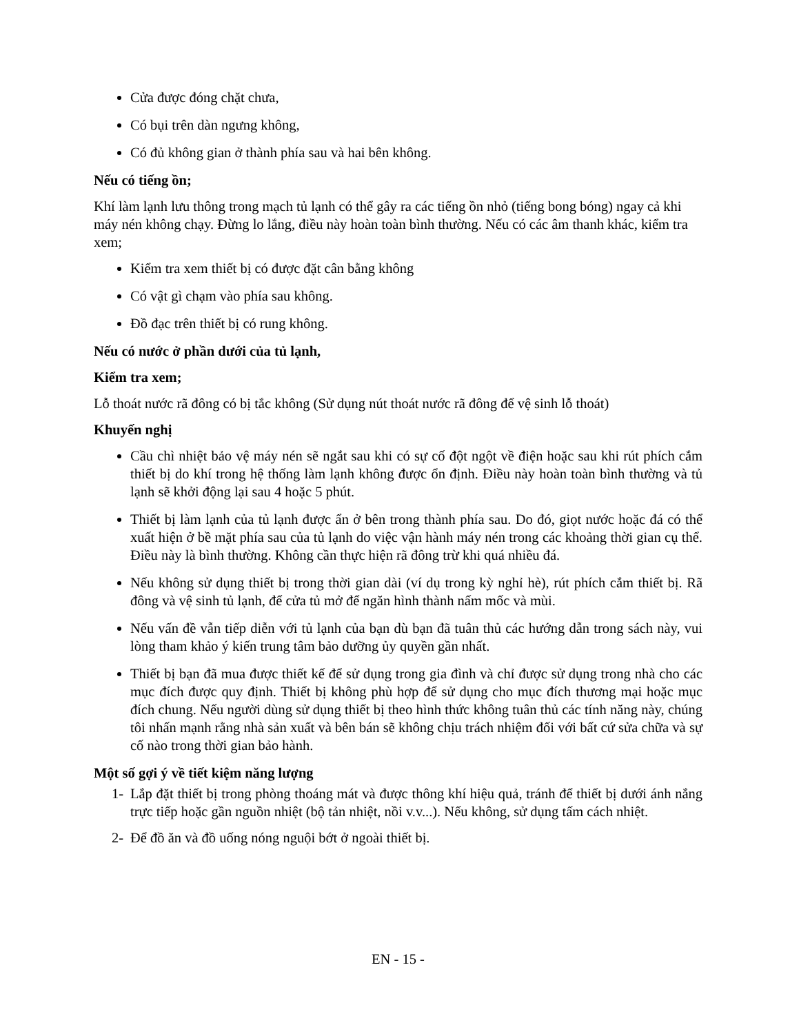Cửa được đóng chặt chưa,
Có bụi trên dàn ngưng không,
Có đủ không gian ở thành phía sau và hai bên không.
Nếu có tiếng ồn;
Khí làm lạnh lưu thông trong mạch tủ lạnh có thể gây ra các tiếng ồn nhỏ (tiếng bong bóng) ngay cả khi máy nén không chạy. Đừng lo lắng, điều này hoàn toàn bình thường. Nếu có các âm thanh khác, kiểm tra xem;
Kiểm tra xem thiết bị có được đặt cân bằng không
Có vật gì chạm vào phía sau không.
Đồ đạc trên thiết bị có rung không.
Nếu có nước ở phần dưới của tủ lạnh,
Kiểm tra xem;
Lỗ thoát nước rã đông có bị tắc không (Sử dụng nút thoát nước rã đông để vệ sinh lỗ thoát)
Khuyến nghị
Cầu chì nhiệt bảo vệ máy nén sẽ ngắt sau khi có sự cố đột ngột về điện hoặc sau khi rút phích cắm thiết bị do khí trong hệ thống làm lạnh không được ổn định. Điều này hoàn toàn bình thường và tủ lạnh sẽ khởi động lại sau 4 hoặc 5 phút.
Thiết bị làm lạnh của tủ lạnh được ẩn ở bên trong thành phía sau. Do đó, giọt nước hoặc đá có thể xuất hiện ở bề mặt phía sau của tủ lạnh do việc vận hành máy nén trong các khoảng thời gian cụ thể. Điều này là bình thường. Không cần thực hiện rã đông trừ khi quá nhiều đá.
Nếu không sử dụng thiết bị trong thời gian dài (ví dụ trong kỳ nghỉ hè), rút phích cắm thiết bị. Rã đông và vệ sinh tủ lạnh, để cửa tủ mở để ngăn hình thành nấm mốc và mùi.
Nếu vấn đề vẫn tiếp diễn với tủ lạnh của bạn dù bạn đã tuân thủ các hướng dẫn trong sách này, vui lòng tham khảo ý kiến trung tâm bảo dưỡng ủy quyền gần nhất.
Thiết bị bạn đã mua được thiết kế để sử dụng trong gia đình và chỉ được sử dụng trong nhà cho các mục đích được quy định. Thiết bị không phù hợp để sử dụng cho mục đích thương mại hoặc mục đích chung. Nếu người dùng sử dụng thiết bị theo hình thức không tuân thủ các tính năng này, chúng tôi nhấn mạnh rằng nhà sản xuất và bên bán sẽ không chịu trách nhiệm đối với bất cứ sửa chữa và sự cố nào trong thời gian bảo hành.
Một số gợi ý về tiết kiệm năng lượng
1- Lắp đặt thiết bị trong phòng thoáng mát và được thông khí hiệu quả, tránh để thiết bị dưới ánh nắng trực tiếp hoặc gần nguồn nhiệt (bộ tản nhiệt, nồi v.v...). Nếu không, sử dụng tấm cách nhiệt.
2- Để đồ ăn và đồ uống nóng nguội bớt ở ngoài thiết bị.
EN - 15 -